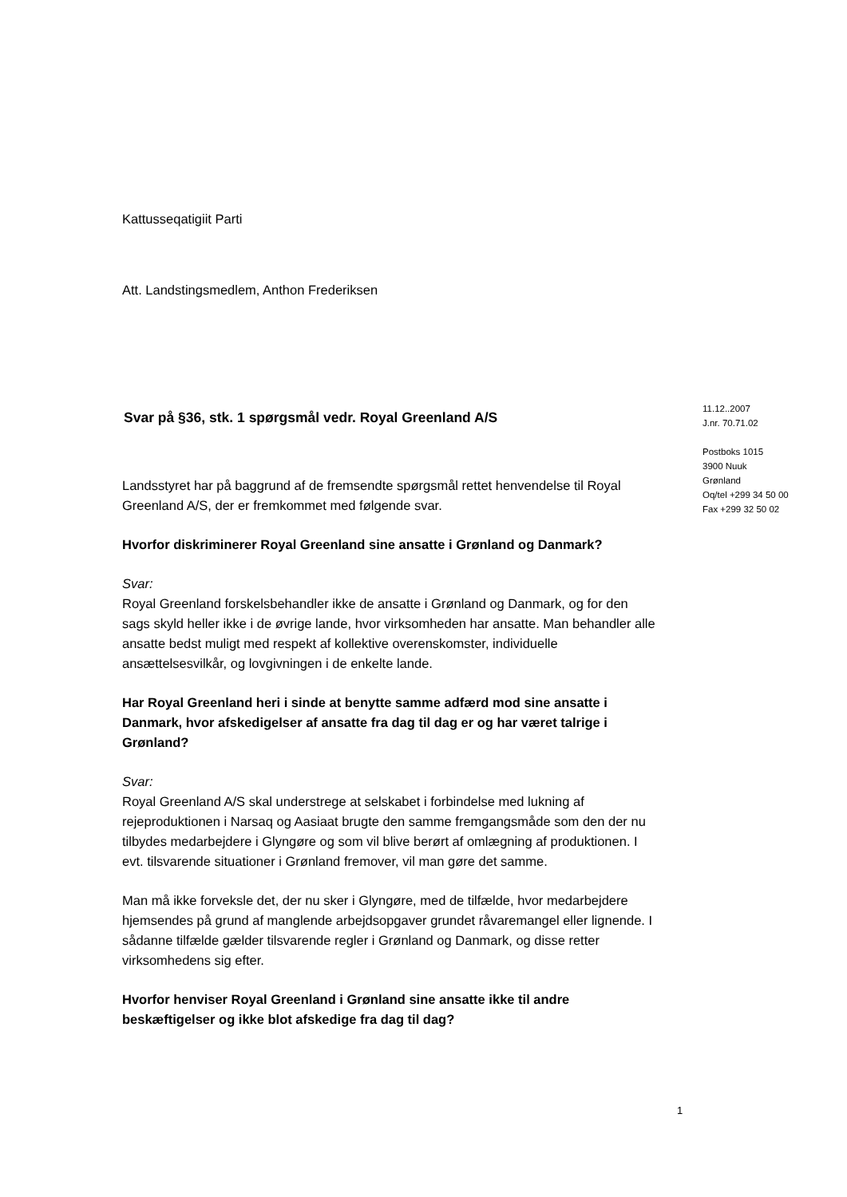Kattusseqatigiit Parti
Att. Landstingsmedlem, Anthon Frederiksen
Svar på §36, stk. 1 spørgsmål vedr. Royal Greenland A/S
Landsstyret har på baggrund af de fremsendte spørgsmål rettet henvendelse til Royal Greenland A/S, der er fremkommet med følgende svar.
Hvorfor diskriminerer Royal Greenland sine ansatte i Grønland og Danmark?
Svar:
Royal Greenland forskelsbehandler ikke de ansatte i Grønland og Danmark, og for den sags skyld heller ikke i de øvrige lande, hvor virksomheden har ansatte. Man behandler alle ansatte bedst muligt med respekt af kollektive overenskomster, individuelle ansættelsesvilkår, og lovgivningen i de enkelte lande.
Har Royal Greenland heri i sinde at benytte samme adfærd mod sine ansatte i Danmark, hvor afskedigelser af ansatte fra dag til dag er og har været talrige i Grønland?
Svar:
Royal Greenland A/S skal understrege at selskabet i forbindelse med lukning af rejeproduktionen i Narsaq og Aasiaat brugte den samme fremgangsmåde som den der nu tilbydes medarbejdere i Glyngøre og som vil blive berørt af omlægning af produktionen. I evt. tilsvarende situationer i Grønland fremover, vil man gøre det samme.
Man må ikke forveksle det, der nu sker i Glyngøre, med de tilfælde, hvor medarbejdere hjemsendes på grund af manglende arbejdsopgaver grundet råvaremangel eller lignende. I sådanne tilfælde gælder tilsvarende regler i Grønland og Danmark, og disse retter virksomhedens sig efter.
Hvorfor henviser Royal Greenland i Grønland sine ansatte ikke til andre beskæftigelser og ikke blot afskedige fra dag til dag?
11.12..2007
J.nr. 70.71.02
Postboks 1015
3900 Nuuk
Grønland
Oq/tel +299 34 50 00
Fax +299 32 50 02
1